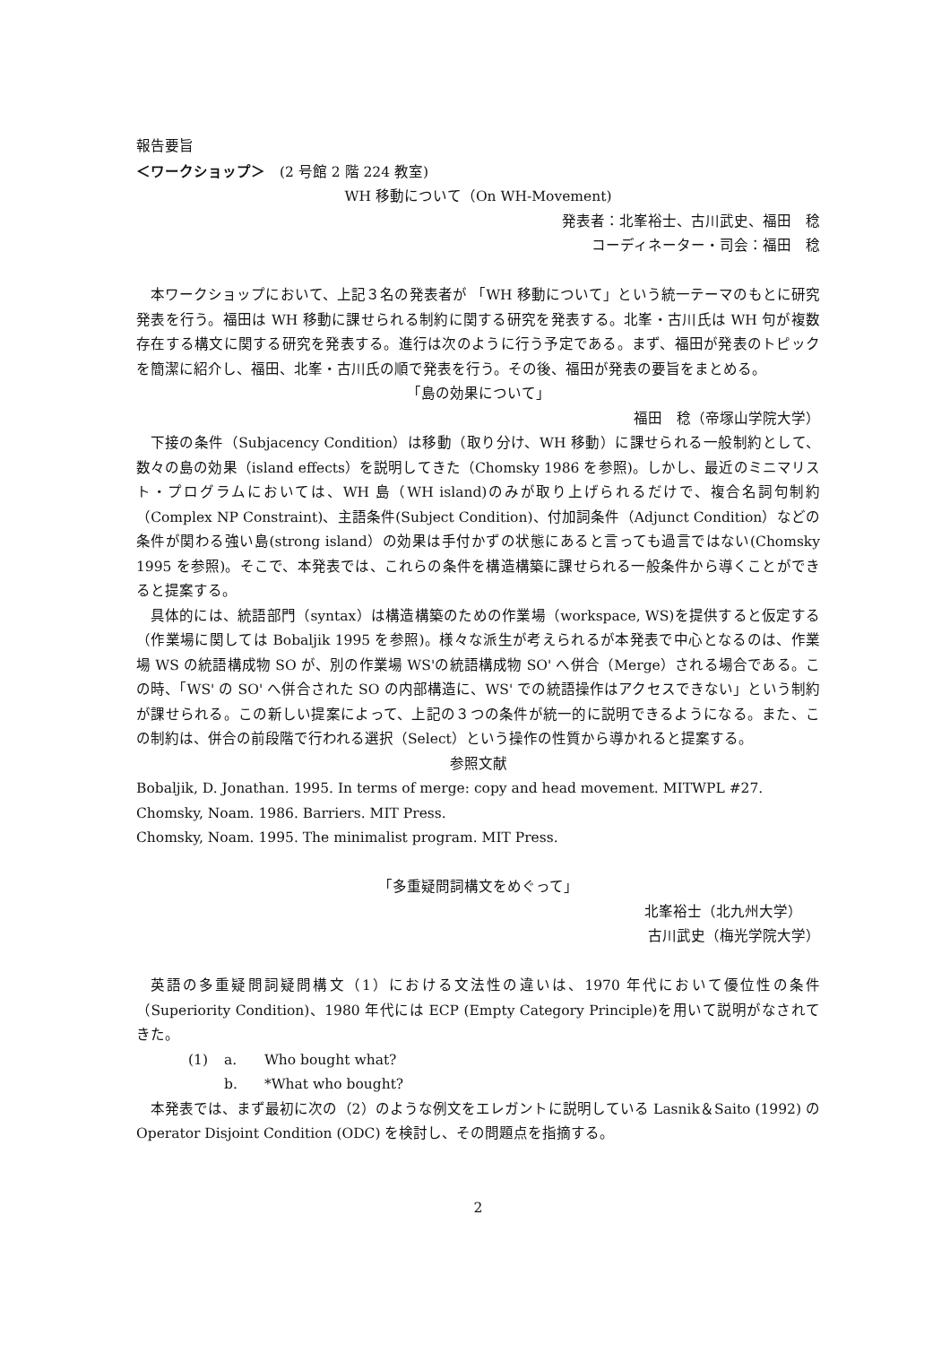報告要旨
＜ワークショップ＞　(2 号館 2 階 224 教室)
WH 移動について（On WH-Movement)
発表者：北峯裕士、古川武史、福田　稔
コーディネーター・司会：福田　稔
本ワークショップにおいて、上記３名の発表者が 「WH 移動について」という統一テーマのもとに研究発表を行う。福田は WH 移動に課せられる制約に関する研究を発表する。北峯・古川氏は WH 句が複数存在する構文に関する研究を発表する。進行は次のように行う予定である。まず、福田が発表のトピックを簡潔に紹介し、福田、北峯・古川氏の順で発表を行う。その後、福田が発表の要旨をまとめる。
「島の効果について」
福田　稔（帝塚山学院大学）
下接の条件（Subjacency Condition）は移動（取り分け、WH 移動）に課せられる一般制約として、数々の島の効果（island effects）を説明してきた（Chomsky 1986 を参照)。しかし、最近のミニマリスト・プログラムにおいては、WH 島（WH island)のみが取り上げられるだけで、複合名詞句制約（Complex NP Constraint)、主語条件(Subject Condition)、付加詞条件（Adjunct Condition）などの条件が関わる強い島(strong island）の効果は手付かずの状態にあると言っても過言ではない(Chomsky 1995 を参照)。そこで、本発表では、これらの条件を構造構築に課せられる一般条件から導くことができると提案する。
具体的には、統語部門（syntax）は構造構築のための作業場（workspace, WS)を提供すると仮定する（作業場に関しては Bobaljik 1995 を参照)。様々な派生が考えられるが本発表で中心となるのは、作業場 WS の統語構成物 SO が、別の作業場 WS'の統語構成物 SO' へ併合（Merge）される場合である。この時、「WS' の SO' へ併合された SO の内部構造に、WS' での統語操作はアクセスできない」という制約が課せられる。この新しい提案によって、上記の３つの条件が統一的に説明できるようになる。また、この制約は、併合の前段階で行われる選択（Select）という操作の性質から導かれると提案する。
参照文献
Bobaljik, D. Jonathan. 1995. In terms of merge: copy and head movement. MITWPL #27.
Chomsky, Noam. 1986. Barriers. MIT Press.
Chomsky, Noam. 1995. The minimalist program. MIT Press.
「多重疑問詞構文をめぐって」
北峯裕士（北九州大学）
古川武史（梅光学院大学）
英語の多重疑問詞疑問構文（1）における文法性の違いは、1970 年代において優位性の条件（Superiority Condition)、1980 年代には ECP (Empty Category Principle)を用いて説明がなされてきた。
(1) a. Who bought what?
b. *What who bought?
本発表では、まず最初に次の（2）のような例文をエレガントに説明している Lasnik＆Saito (1992) の Operator Disjoint Condition (ODC) を検討し、その問題点を指摘する。
2